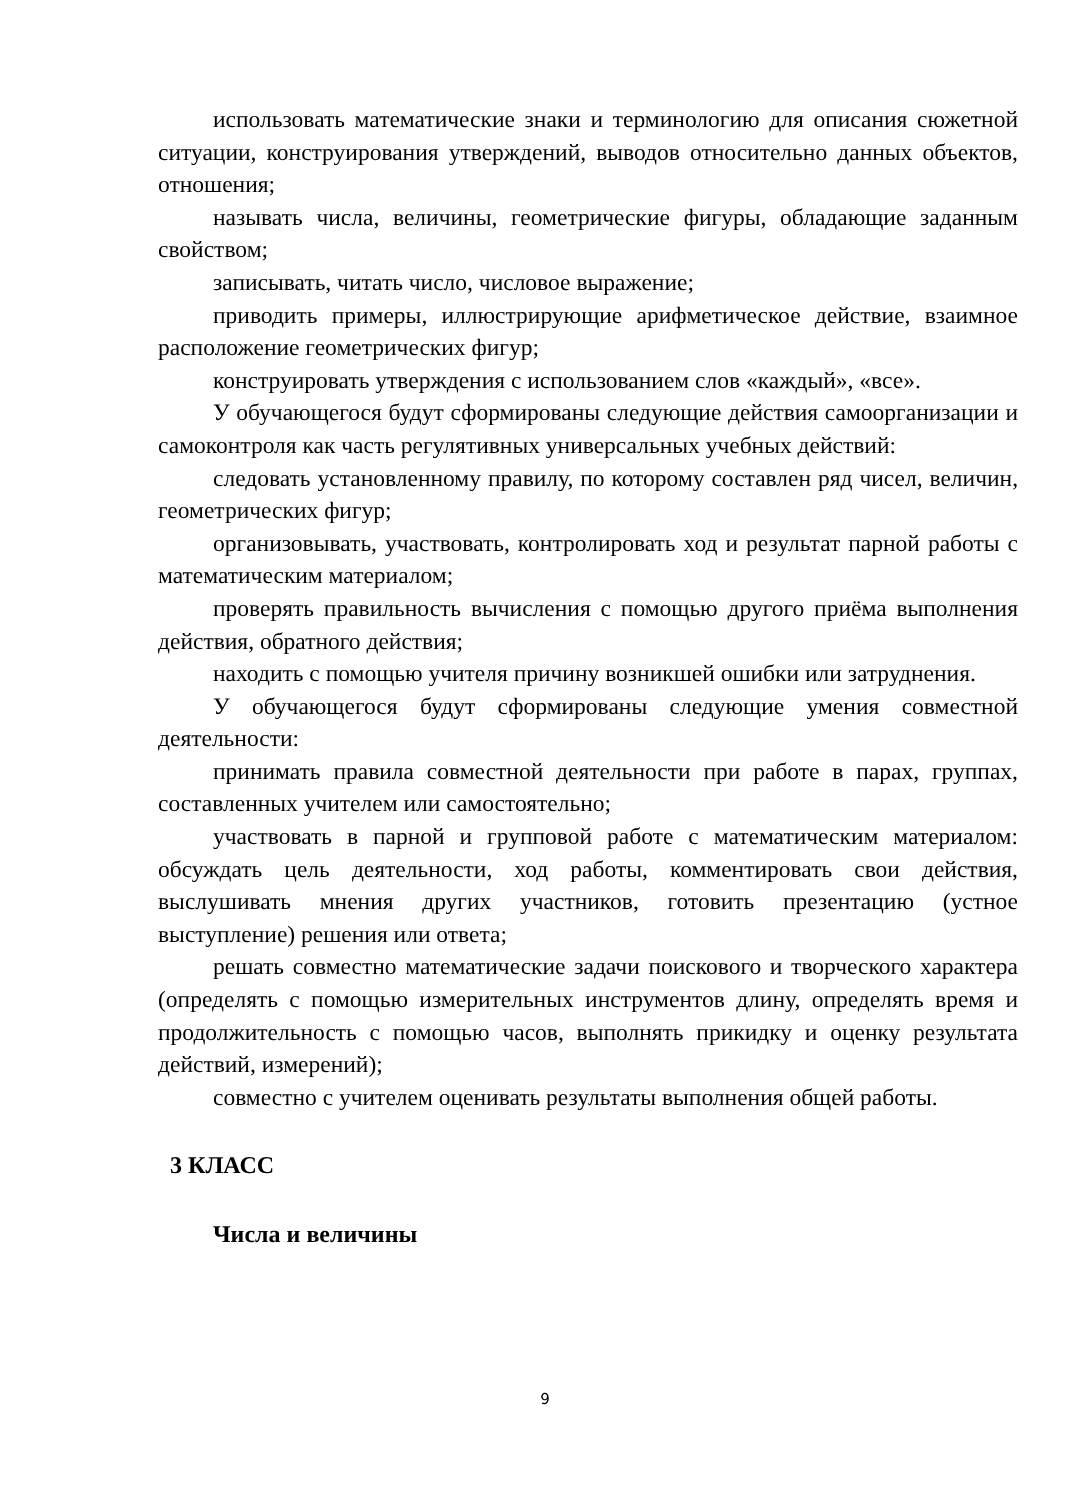использовать математические знаки и терминологию для описания сюжетной ситуации, конструирования утверждений, выводов относительно данных объектов, отношения;
называть числа, величины, геометрические фигуры, обладающие заданным свойством;
записывать, читать число, числовое выражение;
приводить примеры, иллюстрирующие арифметическое действие, взаимное расположение геометрических фигур;
конструировать утверждения с использованием слов «каждый», «все».
У обучающегося будут сформированы следующие действия самоорганизации и самоконтроля как часть регулятивных универсальных учебных действий:
следовать установленному правилу, по которому составлен ряд чисел, величин, геометрических фигур;
организовывать, участвовать, контролировать ход и результат парной работы с математическим материалом;
проверять правильность вычисления с помощью другого приёма выполнения действия, обратного действия;
находить с помощью учителя причину возникшей ошибки или затруднения.
У обучающегося будут сформированы следующие умения совместной деятельности:
принимать правила совместной деятельности при работе в парах, группах, составленных учителем или самостоятельно;
участвовать в парной и групповой работе с математическим материалом: обсуждать цель деятельности, ход работы, комментировать свои действия, выслушивать мнения других участников, готовить презентацию (устное выступление) решения или ответа;
решать совместно математические задачи поискового и творческого характера (определять с помощью измерительных инструментов длину, определять время и продолжительность с помощью часов, выполнять прикидку и оценку результата действий, измерений);
совместно с учителем оценивать результаты выполнения общей работы.
3 КЛАСС
Числа и величины
9